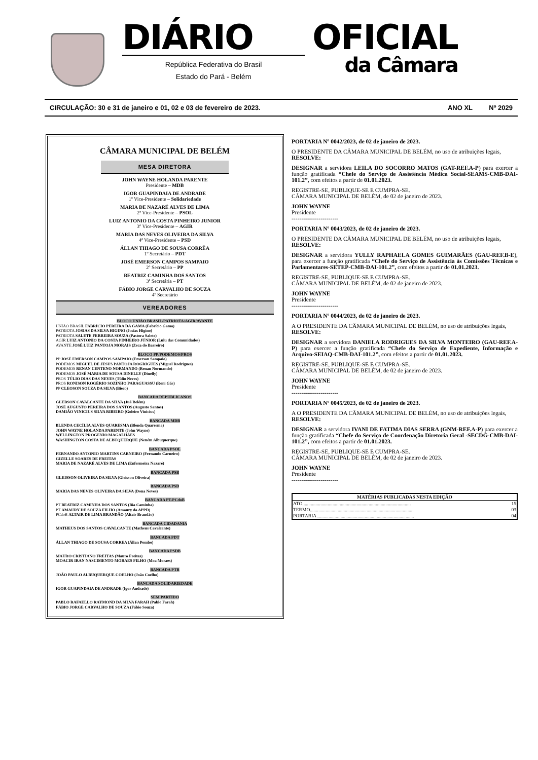DIÁRIO
República Federativa do Brasil
Estado do Pará - Belém
OFICIAL
da Câmara
CIRCULAÇÃO: 30 e 31 de janeiro e 01, 02 e 03 de fevereiro de 2023. ANO XL Nº 2029
CÂMARA MUNICIPAL DE BELÉM
MESA DIRETORA
JOHN WAYNE HOLANDA PARENTE
Presidente – MDB
IGOR GUAPINDAIA DE ANDRADE
1º Vice-Presidente – Solidariedade
MARIA DE NAZARÉ ALVES DE LIMA
2ª Vice-Presidente – PSOL
LUIZ ANTONIO DA COSTA PINHEIRO JUNIOR
3º Vice-Presidente – AGIR
MARIA DAS NEVES OLIVEIRA DA SILVA
4ª Vice-Presidente – PSD
ÁLLAN THIAGO DE SOUSA CORRÊA
1º Secretário – PDT
JOSÉ EMERSON CAMPOS SAMPAIO
2º Secretário – PP
BEATRIZ CAMINHA DOS SANTOS
3ª Secretária – PT
FÁBIO JORGE CARVALHO DE SOUZA
4º Secretário
VEREADORES
BLOCO UNIÃO BRASIL/PATRIOTA/AGIR/AVANTE
UNIÃO BRASIL FABRÍCIO PEREIRA DA GAMA (Fabrício Gama)
PATRIOTA JOSIAS DA SILVA HIGINO (Josias Higino)
PATRIOTA SALETE FERREIRA SOUZA (Pastora Salete)
AGIR LUIZ ANTONIO DA COSTA PINHEIRO JÚNIOR (Lulu das Comunidades)
AVANTE JOSÉ LUIZ PANTOJA MORAIS (Zeca do Barreiro)
BLOCO PP/PODEMOS/PROS
PP JOSÉ EMERSON CAMPOS SAMPAIO (Emerson Sampaio)
PODEMOS MIGUEL DE JESUS PANTOJA ROGRIGUES (Miguel Rodrigues)
PODEMOS RENAN CENTENO NORMANDO (Renan Normando)
PODEMOS JOSÉ MARIA DE SOUSA DINELLY (Dinelly)
PROS TÚLIO DIAS DAS NEVES (Túlio Neves)
PROS RONISON ROGÉRIO SOZINHO PARAGUASSU (Roni Gás)
PP CLEOSON SOUZA DA SILVA (Bieco)
BANCADA REPUBLICANOS
GLEBSON CAVALCANTE DA SILVA (Juá Belém)
JOSÉ AUGUSTO PEREIRA DOS SANTOS (Augusto Santos)
DAMIÃO VINICIUS SILVA RIBEIRO (Goleiro Vinicius)
BANCADA MDB
BLENDA CECÍLIA ALVES QUARESMA (Blenda Quaresma)
JOHN WAYNE HOLANDA PARENTE (John Wayne)
WELLINGTON PROGENIO MAGALHÃES
WASHINGTON COSTA DE ALBUQUERQUE (Neném Albuquerque)
BANCADA PSOL
FERNANDO ANTONIO MARTINS CARNEIRO (Fernando Carneiro)
GIZELLE SOARES DE FREITAS
MARIA DE NAZARÉ ALVES DE LIMA (Enfermeira Nazaré)
BANCADA PSB
GLEISSON OLIVEIRA DA SILVA (Gleisson Oliveira)
BANCADA PSD
MARIA DAS NEVES OLIVEIRA DA SILVA (Dona Neves)
BANCADA PT-PCdoB
PT BEATRIZ CAMINHA DOS SANTOS (Bia Caminha)
PT AMAURY DE SOUZA FILHO (Amaury da APPD)
PCdoB ALTAIR DE LIMA BRANDÃO (Altair Brandão)
BANCADA CIDADANIA
MATHEUS DOS SANTOS CAVALCANTE (Matheus Cavalcante)
BANCADA PDT
ÁLLAN THIAGO DE SOUSA CORREA (Állan Pombo)
BANCADA PSDB
MAURO CRISTIANO FREITAS (Mauro Freitas)
MOACIR IRAN NASCIMENTO MORAES FILHO (Moa Moraes)
BANCADA PTB
JOÃO PAULO ALBUQUERQUE COELHO (João Coelho)
BANCADA SOLIDARIEDADE
IGOR GUAPINDAIA DE ANDRADE (Igor Andrade)
SEM PARTIDO
PABLO RAFAELLO RAYMOND DA SILVA FARAH (Pablo Farah)
FÁBIO JORGE CARVALHO DE SOUZA (Fábio Souza)
PORTARIA Nº 0042/2023, de 02 de janeiro de 2023.
O PRESIDENTE DA CÂMARA MUNICIPAL DE BELÉM, no uso de atribuições legais,
RESOLVE:
DESIGNAR a servidora LEILA DO SOCORRO MATOS (GAT-REF.A-P) para exercer a função gratificada “Chefe do Serviço de Assistência Médica Social-SEAMS-CMB-DAI-101.2”, com efeitos a partir de 01.01.2023.
REGISTRE-SE, PUBLIQUE-SE E CUMPRA-SE.
CÂMARA MUNICIPAL DE BELÉM, de 02 de janeiro de 2023.
JOHN WAYNE
Presidente
------------------------
PORTARIA Nº 0043/2023, de 02 de janeiro de 2023.
O PRESIDENTE DA CÂMARA MUNICIPAL DE BELÉM, no uso de atribuições legais,
RESOLVE:
DESIGNAR a servidora YULLY RAPHAELA GOMES GUIMARÃES (GAU-REF.B-E), para exercer a função gratificada “Chefe do Serviço de Assistência às Comissões Técnicas e Parlamentares-SETEP-CMB-DAI-101.2”, com efeitos a partir de 01.01.2023.
REGISTRE-SE, PUBLIQUE-SE E CUMPRA-SE.
CÂMARA MUNICIPAL DE BELÉM, de 02 de janeiro de 2023.
JOHN WAYNE
Presidente
------------------------
PORTARIA Nº 0044/2023, de 02 de janeiro de 2023.
A O PRESIDENTE DA CÂMARA MUNICIPAL DE BELÉM, no uso de atribuições legais,
RESOLVE:
DESIGNAR a servidora DANIELA RODRIGUES DA SILVA MONTEIRO (GAU-REF.A-P) para exercer a função gratificada “Chefe do Serviço de Expediente, Informação e Arquivo-SEIAQ-CMB-DAI-101.2”, com efeitos a partir de 01.01.2023.
REGISTRE-SE, PUBLIQUE-SE E CUMPRA-SE.
CÂMARA MUNICIPAL DE BELÉM, de 02 de janeiro de 2023.
JOHN WAYNE
Presidente
------------------------
PORTARIA Nº 0045/2023, de 02 de janeiro de 2023.
A O PRESIDENTE DA CÂMARA MUNICIPAL DE BELÉM, no uso de atribuições legais,
RESOLVE:
DESIGNAR a servidora IVANI DE FATIMA DIAS SERRA (GNM-REF.A-P) para exercer a função gratificada “Chefe do Serviço de Coordenação Diretoria Geral -SECDG-CMB-DAI-101.2”, com efeitos a partir de 01.01.2023.
REGISTRE-SE, PUBLIQUE-SE E CUMPRA-SE.
CÂMARA MUNICIPAL DE BELÉM, de 02 de janeiro de 2023.
JOHN WAYNE
Presidente
------------------------
| MATÉRIAS PUBLICADAS NESTA EDIÇÃO | |
| --- | --- |
| ATO.......................................................................................... | 15 |
| TERMO...................................................................................... | 03 |
| PORTARIA................................................................................. | 04 |